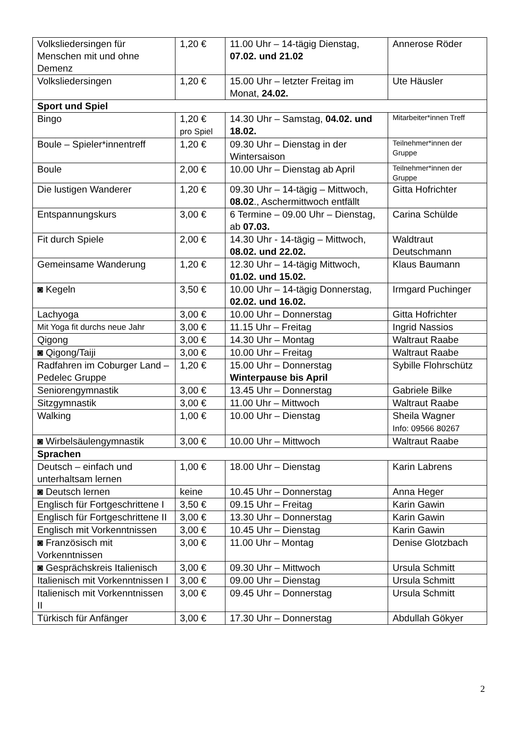| Volksliedersingen für Menschen mit und ohne Demenz | 1,20 € | 11.00 Uhr – 14-tägig Dienstag, 07.02. und 21.02 | Annerose Röder |
| Volksliedersingen | 1,20 € | 15.00 Uhr – letzter Freitag im Monat, 24.02. | Ute Häusler |
| Sport und Spiel | | | |
| Bingo | 1,20 € pro Spiel | 14.30 Uhr – Samstag, 04.02. und 18.02. | Mitarbeiter*innen Treff |
| Boule – Spieler*innentreff | 1,20 € | 09.30 Uhr – Dienstag in der Wintersaison | Teilnehmer*innen der Gruppe |
| Boule | 2,00 € | 10.00 Uhr – Dienstag ab April | Teilnehmer*innen der Gruppe |
| Die lustigen Wanderer | 1,20 € | 09.30 Uhr – 14-tägig – Mittwoch, 08.02 ., Aschermittwoch entfällt | Gitta Hofrichter |
| Entspannungskurs | 3,00 € | 6 Termine – 09.00 Uhr – Dienstag, ab 07.03. | Carina Schülde |
| Fit durch Spiele | 2,00 € | 14.30 Uhr - 14-tägig – Mittwoch, 08.02. und 22.02. | Waldtraut Deutschmann |
| Gemeinsame Wanderung | 1,20 € | 12.30 Uhr – 14-tägig Mittwoch, 01.02. und 15.02. | Klaus Baumann |
| ◙ Kegeln | 3,50 € | 10.00 Uhr – 14-tägig Donnerstag, 02.02. und 16.02. | Irmgard Puchinger |
| Lachyoga | 3,00 € | 10.00 Uhr – Donnerstag | Gitta Hofrichter |
| Mit Yoga fit durchs neue Jahr | 3,00 € | 11.15 Uhr – Freitag | Ingrid Nassios |
| Qigong | 3,00 € | 14.30 Uhr – Montag | Waltraut Raabe |
| ◙ Qigong/Taiji | 3,00 € | 10.00 Uhr – Freitag | Waltraut Raabe |
| Radfahren im Coburger Land – Pedelec Gruppe | 1,20 € | 15.00 Uhr – Donnerstag Winterpause bis April | Sybille Flohrschütz |
| Seniorengymnastik | 3,00 € | 13.45 Uhr – Donnerstag | Gabriele Bilke |
| Sitzgymnastik | 3,00 € | 11.00 Uhr – Mittwoch | Waltraut Raabe |
| Walking | 1,00 € | 10.00 Uhr – Dienstag | Sheila Wagner Info: 09566 80267 |
| ◙ Wirbelsäulengymnastik | 3,00 € | 10.00 Uhr – Mittwoch | Waltraut Raabe |
| Sprachen | | | |
| Deutsch – einfach und unterhaltsam lernen | 1,00 € | 18.00 Uhr – Dienstag | Karin Labrens |
| ◙ Deutsch lernen | keine | 10.45 Uhr – Donnerstag | Anna Heger |
| Englisch für Fortgeschrittene I | 3,50 € | 09.15 Uhr – Freitag | Karin Gawin |
| Englisch für Fortgeschrittene II | 3,00 € | 13.30 Uhr – Donnerstag | Karin Gawin |
| Englisch mit Vorkenntnissen | 3,00 € | 10.45 Uhr – Dienstag | Karin Gawin |
| ◙ Französisch mit Vorkenntnissen | 3,00 € | 11.00 Uhr – Montag | Denise Glotzbach |
| ◙ Gesprächskreis Italienisch | 3,00 € | 09.30 Uhr – Mittwoch | Ursula Schmitt |
| Italienisch mit Vorkenntnissen I | 3,00 € | 09.00 Uhr – Dienstag | Ursula Schmitt |
| Italienisch mit Vorkenntnissen II | 3,00 € | 09.45 Uhr – Donnerstag | Ursula Schmitt |
| Türkisch für Anfänger | 3,00 € | 17.30 Uhr – Donnerstag | Abdullah Gökyer |
2